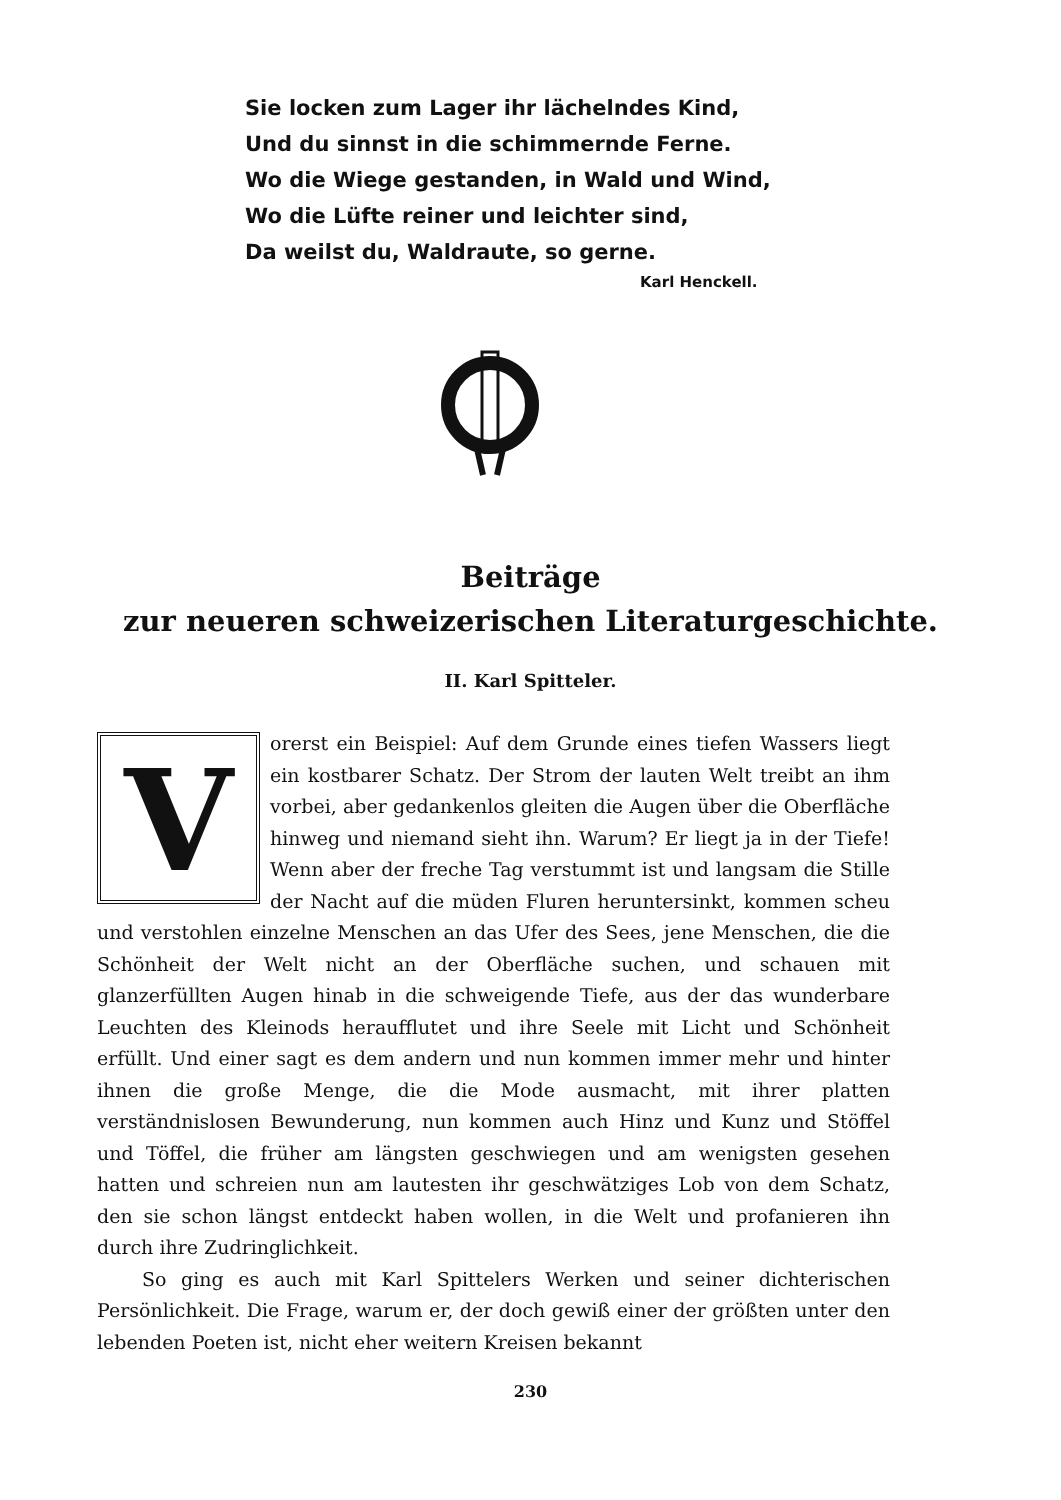Sie locken zum Lager ihr lächelndes Kind,
Und du sinnst in die schimmernde Ferne.
Wo die Wiege gestanden, in Wald und Wind,
Wo die Lüfte reiner und leichter sind,
Da weilst du, Waldraute, so gerne.
Karl Henckell.
Beiträge
zur neueren schweizerischen Literaturgeschichte.
II. Karl Spitteler.
Vorerst ein Beispiel: Auf dem Grunde eines tiefen Wassers liegt ein kostbarer Schatz. Der Strom der lauten Welt treibt an ihm vorbei, aber gedankenlos gleiten die Augen über die Oberfläche hinweg und niemand sieht ihn. Warum? Er liegt ja in der Tiefe! Wenn aber der freche Tag verstummt ist und langsam die Stille der Nacht auf die müden Fluren heruntersinkt, kommen scheu und verstohlen einzelne Menschen an das Ufer des Sees, jene Menschen, die die Schönheit der Welt nicht an der Oberfläche suchen, und schauen mit glanzerfüllten Augen hinab in die schweigende Tiefe, aus der das wunderbare Leuchten des Kleinods heraufflutet und ihre Seele mit Licht und Schönheit erfüllt. Und einer sagt es dem andern und nun kommen immer mehr und hinter ihnen die große Menge, die die Mode ausmacht, mit ihrer platten verständnislosen Bewunderung, nun kommen auch Hinz und Kunz und Stöffel und Töffel, die früher am längsten geschwiegen und am wenigsten gesehen hatten und schreien nun am lautesten ihr geschwätziges Lob von dem Schatz, den sie schon längst entdeckt haben wollen, in die Welt und profanieren ihn durch ihre Zudringlichkeit.
So ging es auch mit Karl Spittelers Werken und seiner dichterischen Persönlichkeit. Die Frage, warum er, der doch gewiß einer der größten unter den lebenden Poeten ist, nicht eher weitern Kreisen bekannt
230